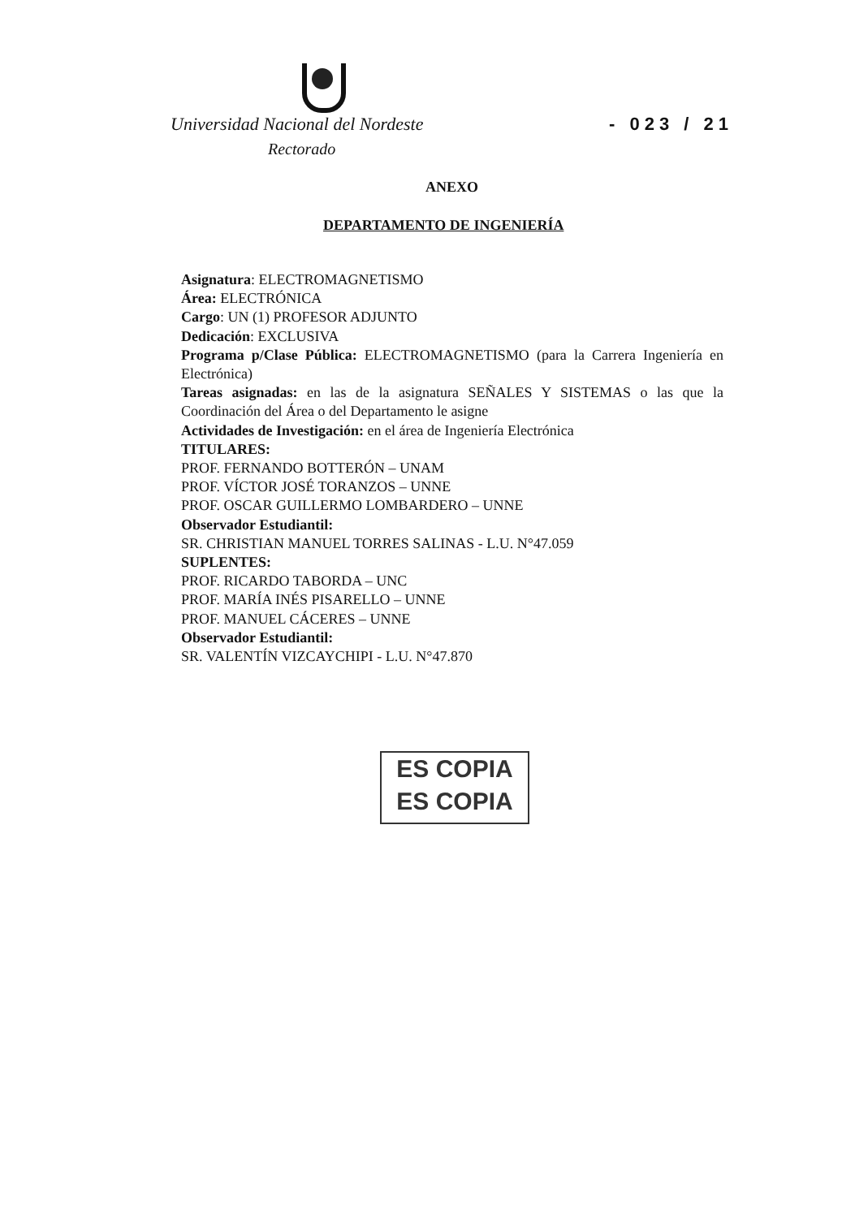Universidad Nacional del Nordeste - 023 / 21
Rectorado
ANEXO
DEPARTAMENTO DE INGENIERÍA
Asignatura: ELECTROMAGNETISMO
Área: ELECTRÓNICA
Cargo: UN (1) PROFESOR ADJUNTO
Dedicación: EXCLUSIVA
Programa p/Clase Pública: ELECTROMAGNETISMO (para la Carrera Ingeniería en Electrónica)
Tareas asignadas: en las de la asignatura SEÑALES Y SISTEMAS o las que la Coordinación del Área o del Departamento le asigne
Actividades de Investigación: en el área de Ingeniería Electrónica
TITULARES:
PROF. FERNANDO BOTTERÓN – UNAM
PROF. VÍCTOR JOSÉ TORANZOS – UNNE
PROF. OSCAR GUILLERMO LOMBARDERO – UNNE
Observador Estudiantil:
SR. CHRISTIAN MANUEL TORRES SALINAS - L.U. N°47.059
SUPLENTES:
PROF. RICARDO TABORDA – UNC
PROF. MARÍA INÉS PISARELLO – UNNE
PROF. MANUEL CÁCERES – UNNE
Observador Estudiantil:
SR. VALENTÍN VIZCAYCHIPI - L.U. N°47.870
ES COPIA
ES COPIA